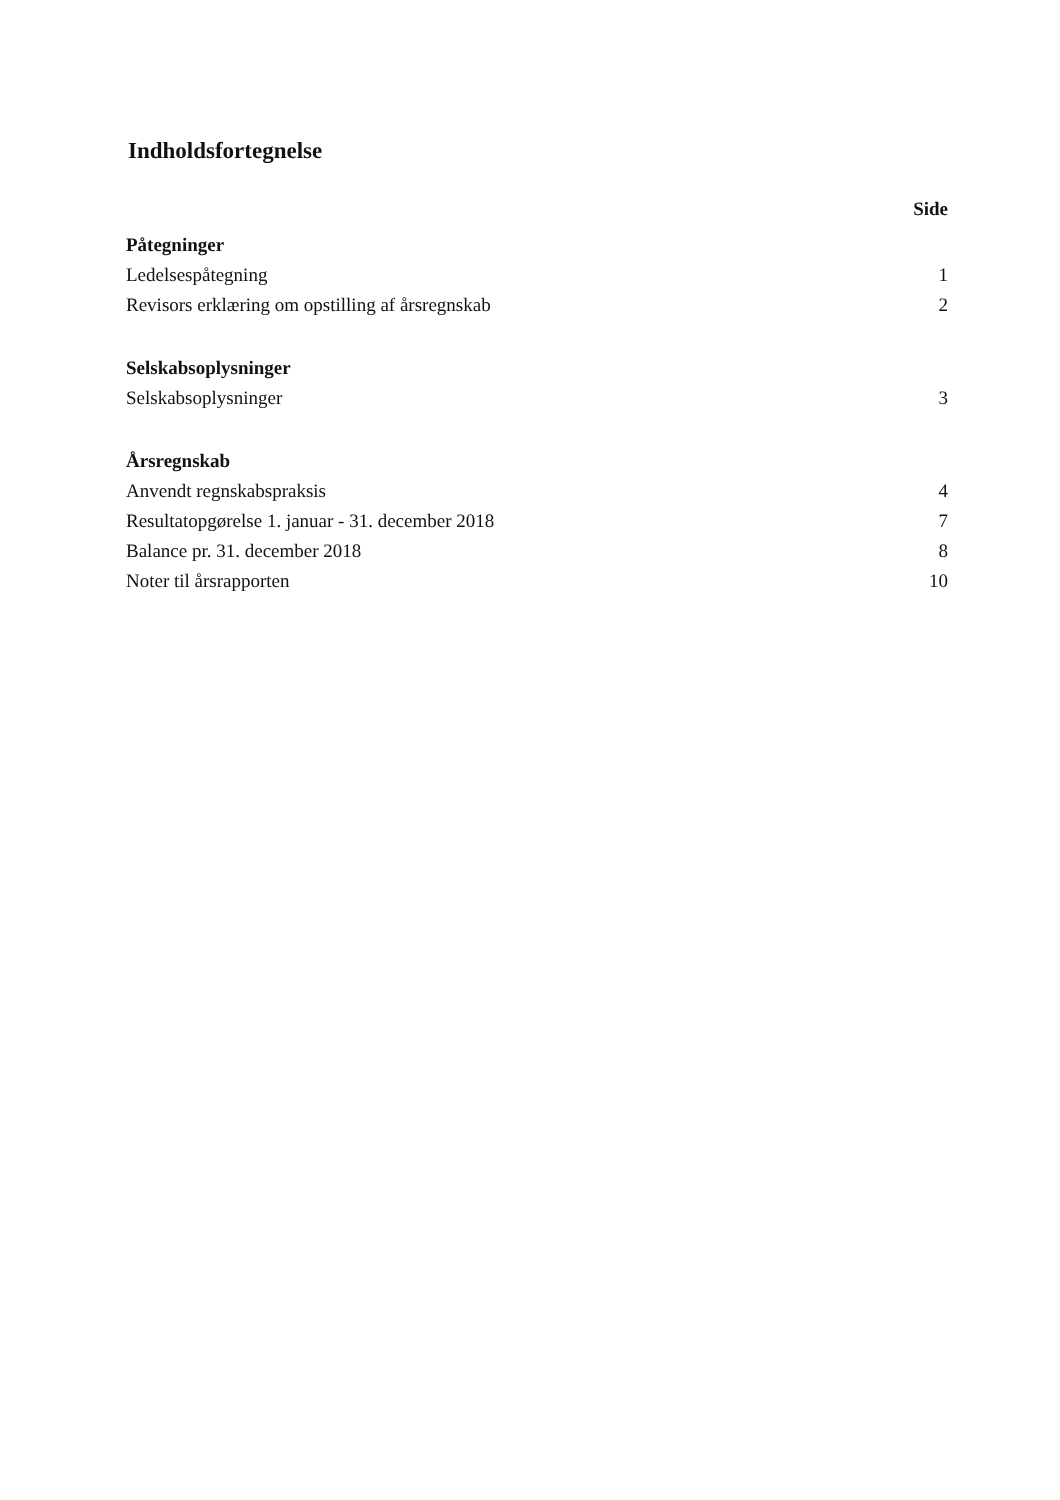Indholdsfortegnelse
Side
Påtegninger
Ledelsespåtegning 1
Revisors erklæring om opstilling af årsregnskab 2
Selskabsoplysninger
Selskabsoplysninger 3
Årsregnskab
Anvendt regnskabspraksis 4
Resultatopgørelse 1. januar - 31. december 2018 7
Balance pr. 31. december 2018 8
Noter til årsrapporten 10